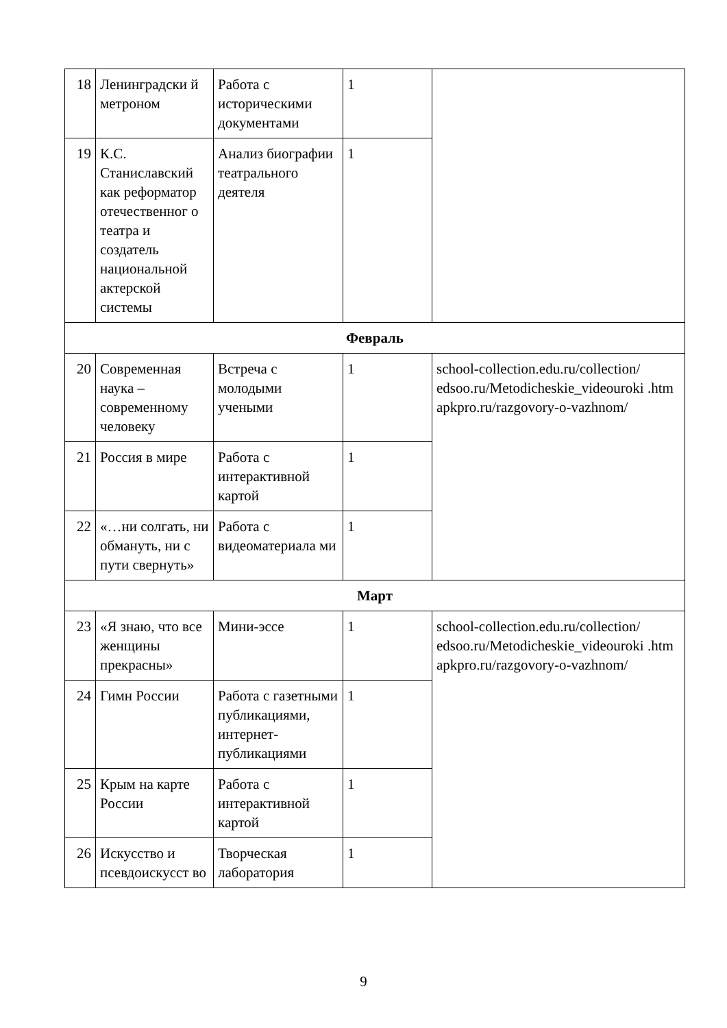| 18 | Ленинградски й метроном | Работа с историческими документами | 1 | |
| 19 | К.С. Станиславский как реформатор отечественног о театра и создатель национальной актерской системы | Анализ биографии театрального деятеля | 1 | |
| Февраль | | | | |
| 20 | Современная наука – современному человеку | Встреча с молодыми учеными | 1 | school-collection.edu.ru/collection/ edsoo.ru/Metodicheskie_videouroki .htm apkpro.ru/razgovory-o-vazhnom/ |
| 21 | Россия в мире | Работа с интерактивной картой | 1 | |
| 22 | «…ни солгать, ни обмануть, ни с пути свернуть» | Работа с видеоматериала ми | 1 | |
| Март | | | | |
| 23 | «Я знаю, что все женщины прекрасны» | Мини-эссе | 1 | school-collection.edu.ru/collection/ edsoo.ru/Metodicheskie_videouroki .htm apkpro.ru/razgovory-o-vazhnom/ |
| 24 | Гимн России | Работа с газетными публикациями, интернет-публикациями | 1 | |
| 25 | Крым на карте России | Работа с интерактивной картой | 1 | |
| 26 | Искусство и псевдоискусст во | Творческая лаборатория | 1 | |
9